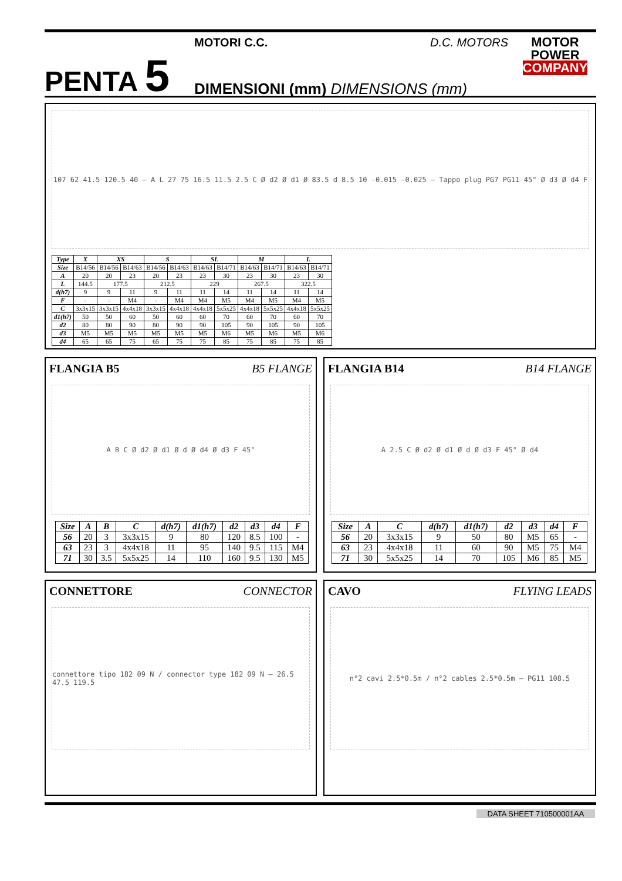PENTA 5
MOTORI C.C. D.C. MOTORS
DIMENSIONI (mm) DIMENSIONS (mm)
MOTOR
POWER
COMPANY
107 62 41.5 120.5 40 — A L 27 75 16.5 11.5 2.5 C Ø d2 Ø d1 Ø 83.5 d 8.5 10 -0.015 -0.025 — Tappo plug PG7 PG11 45° Ø d3 Ø d4 F
| Type | X | XS | | S | | SL | | M | | L | |
| --- | --- | --- | --- | --- | --- | --- | --- | --- | --- | --- | --- |
| Size | B14/56 | B14/56 | B14/63 | B14/56 | B14/63 | B14/63 | B14/71 | B14/63 | B14/71 | B14/63 | B14/71 |
| A | 20 | 20 | 23 | 20 | 23 | 23 | 30 | 23 | 30 | 23 | 30 |
| L | 144.5 | 177.5 | | 212.5 | | 229 | | 267.5 | | 322.5 | |
| d(h7) | 9 | 9 | 11 | 9 | 11 | 11 | 14 | 11 | 14 | 11 | 14 |
| F | - | - | M4 | - | M4 | M4 | M5 | M4 | M5 | M4 | M5 |
| C | 3x3x15 | 3x3x15 | 4x4x18 | 3x3x15 | 4x4x18 | 4x4x18 | 5x5x25 | 4x4x18 | 5x5x25 | 4x4x18 | 5x5x25 |
| d1(h7) | 50 | 50 | 60 | 50 | 60 | 60 | 70 | 60 | 70 | 60 | 70 |
| d2 | 80 | 80 | 90 | 80 | 90 | 90 | 105 | 90 | 105 | 90 | 105 |
| d3 | M5 | M5 | M5 | M5 | M5 | M5 | M6 | M5 | M6 | M5 | M6 |
| d4 | 65 | 65 | 75 | 65 | 75 | 75 | 85 | 75 | 85 | 75 | 85 |
FLANGIA B5 B5 FLANGE
A B C Ø d2 Ø d1 Ø d Ø d4 Ø d3 F 45°
| Size | A | B | C | d(h7) | d1(h7) | d2 | d3 | d4 | F |
| --- | --- | --- | --- | --- | --- | --- | --- | --- | --- |
| 56 | 20 | 3 | 3x3x15 | 9 | 80 | 120 | 8.5 | 100 | - |
| 63 | 23 | 3 | 4x4x18 | 11 | 95 | 140 | 9.5 | 115 | M4 |
| 71 | 30 | 3.5 | 5x5x25 | 14 | 110 | 160 | 9.5 | 130 | M5 |
FLANGIA B14 B14 FLANGE
A 2.5 C Ø d2 Ø d1 Ø d Ø d3 F 45° Ø d4
| Size | A | C | d(h7) | d1(h7) | d2 | d3 | d4 | F |
| --- | --- | --- | --- | --- | --- | --- | --- | --- |
| 56 | 20 | 3x3x15 | 9 | 50 | 80 | M5 | 65 | - |
| 63 | 23 | 4x4x18 | 11 | 60 | 90 | M5 | 75 | M4 |
| 71 | 30 | 5x5x25 | 14 | 70 | 105 | M6 | 85 | M5 |
CONNETTORE CONNECTOR
connettore tipo 182 09 N / connector type 182 09 N — 26.5 47.5 119.5
CAVO FLYING LEADS
n°2 cavi 2.5*0.5m / n°2 cables 2.5*0.5m — PG11 108.5
DATA SHEET 710500001AA